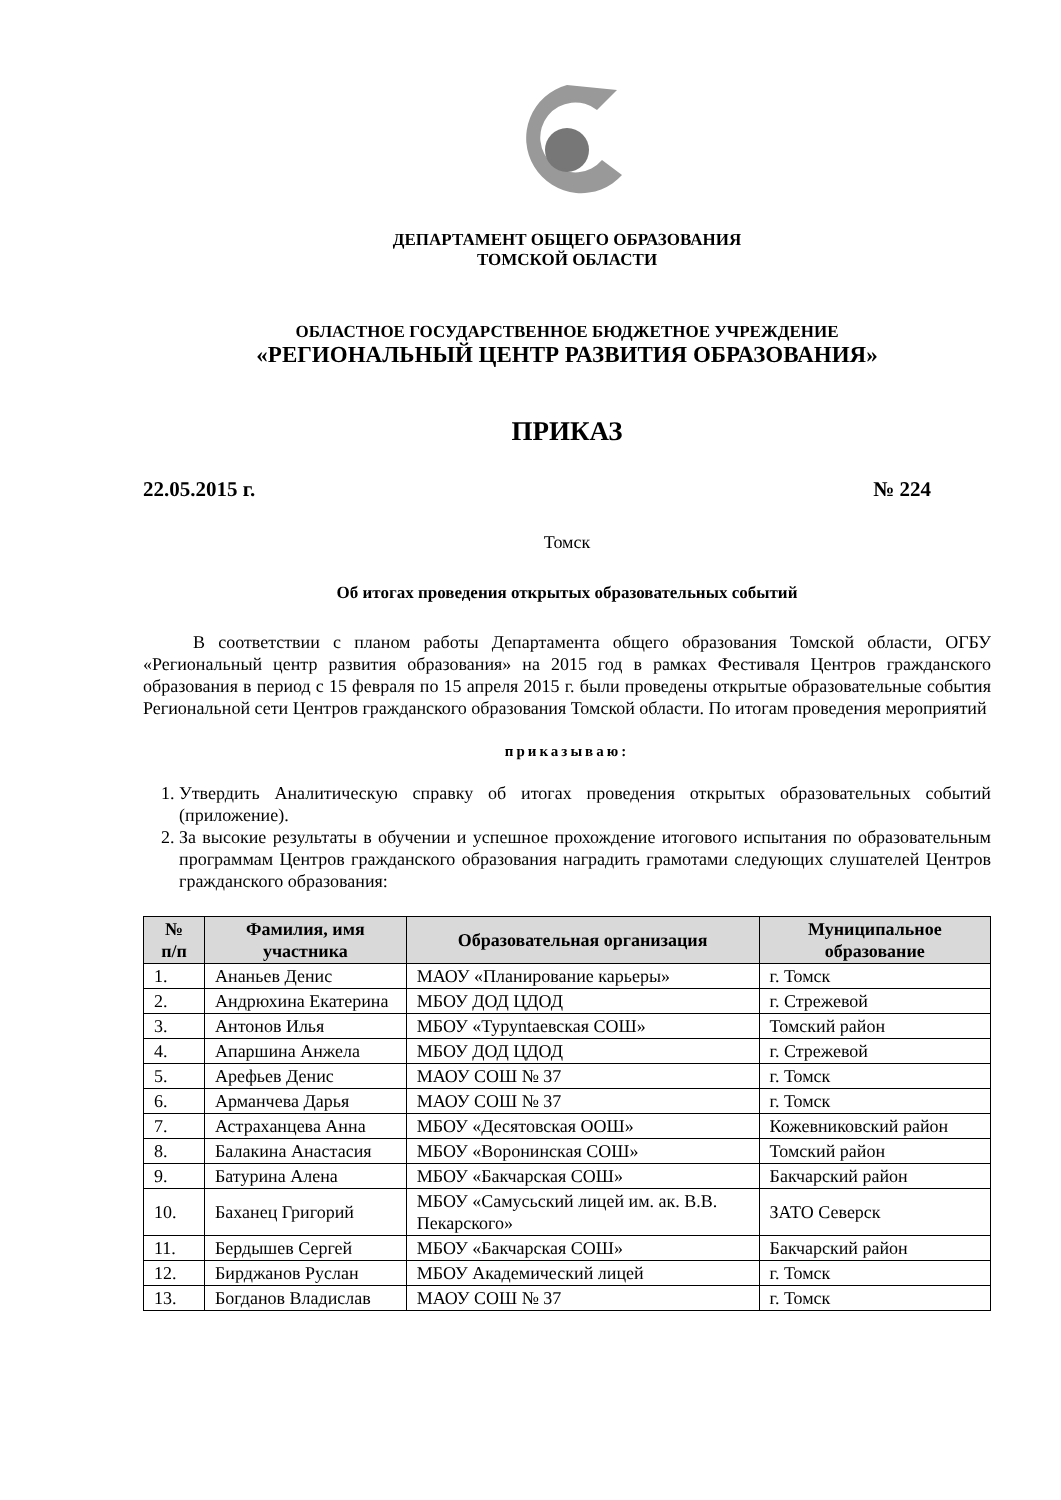ДЕПАРТАМЕНТ ОБЩЕГО ОБРАЗОВАНИЯ
ТОМСКОЙ ОБЛАСТИ
ОБЛАСТНОЕ ГОСУДАРСТВЕННОЕ БЮДЖЕТНОЕ УЧРЕЖДЕНИЕ
«РЕГИОНАЛЬНЫЙ ЦЕНТР РАЗВИТИЯ ОБРАЗОВАНИЯ»
ПРИКАЗ
22.05.2015 г. № 224
Томск
Об итогах проведения открытых образовательных событий
В соответствии с планом работы Департамента общего образования Томской области, ОГБУ «Региональный центр развития образования» на 2015 год в рамках Фестиваля Центров гражданского образования в период с 15 февраля по 15 апреля 2015 г. были проведены открытые образовательные события Региональной сети Центров гражданского образования Томской области. По итогам проведения мероприятий
приказываю:
1. Утвердить Аналитическую справку об итогах проведения открытых образовательных событий (приложение).
2. За высокие результаты в обучении и успешное прохождение итогового испытания по образовательным программам Центров гражданского образования наградить грамотами следующих слушателей Центров гражданского образования:
| № п/п | Фамилия, имя участника | Образовательная организация | Муниципальное образование |
| --- | --- | --- | --- |
| 1. | Ананьев Денис | МАОУ «Планирование карьеры» | г. Томск |
| 2. | Андрюхина Екатерина | МБОУ ДОД ЦДОД | г. Стрежевой |
| 3. | Антонов Илья | МБОУ «Туруntaевская СОШ» | Томский район |
| 4. | Апаршина Анжела | МБОУ ДОД ЦДОД | г. Стрежевой |
| 5. | Арефьев Денис | МАОУ СОШ № 37 | г. Томск |
| 6. | Арманчева Дарья | МАОУ СОШ № 37 | г. Томск |
| 7. | Астраханцева Анна | МБОУ «Десятовская ООШ» | Кожевниковский район |
| 8. | Балакина Анастасия | МБОУ «Воронинская СОШ» | Томский район |
| 9. | Батурина Алена | МБОУ «Бакчарская СОШ» | Бакчарский район |
| 10. | Баханец Григорий | МБОУ «Самусьский лицей им. ак. В.В. Пекарского» | ЗАТО Северск |
| 11. | Бердышев Сергей | МБОУ «Бакчарская СОШ» | Бакчарский район |
| 12. | Бирджанов Руслан | МБОУ Академический лицей | г. Томск |
| 13. | Богданов Владислав | МАОУ СОШ № 37 | г. Томск |